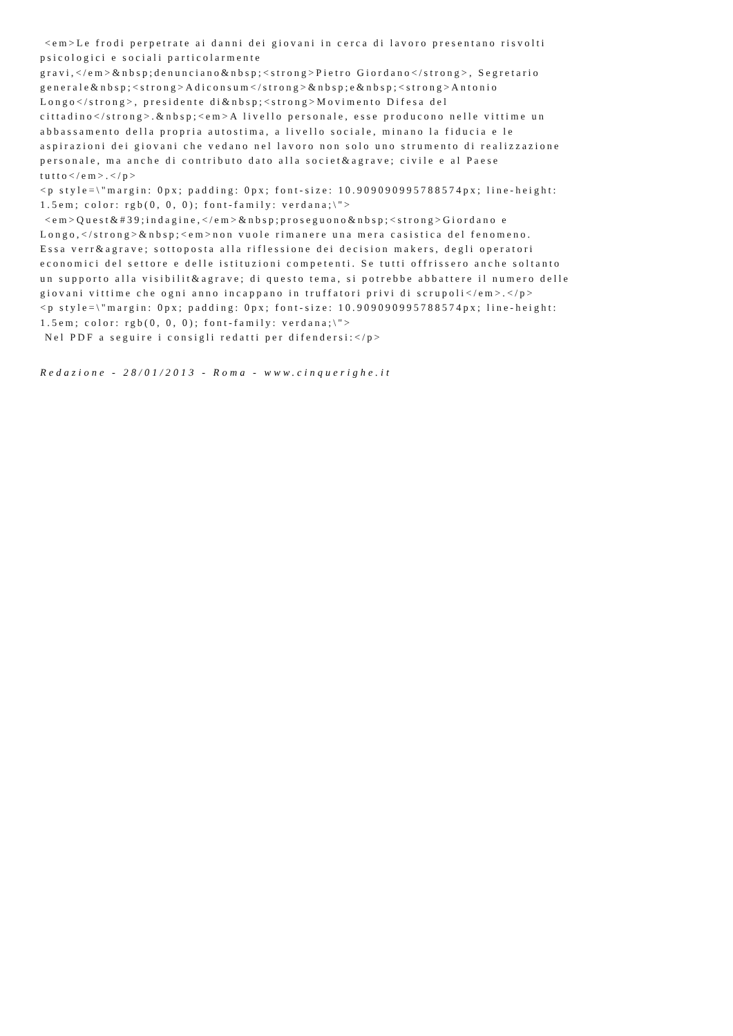<em>Le frodi perpetrate ai danni dei giovani in cerca di lavoro presentano risvolti psicologici e sociali particolarmente gravi,</em>&nbsp;denunciano&nbsp;<strong>Pietro Giordano</strong>, Segretario generale&nbsp;<strong>Adiconsum</strong>&nbsp;e&nbsp;<strong>Antonio Longo</strong>, presidente di&nbsp;<strong>Movimento Difesa del cittadino</strong>.&nbsp;<em>A livello personale, esse producono nelle vittime un abbassamento della propria autostima, a livello sociale, minano la fiducia e le aspirazioni dei giovani che vedano nel lavoro non solo uno strumento di realizzazione personale, ma anche di contributo dato alla societ&agrave; civile e al Paese tutto</em>.</p> <p style=\"margin: 0px; padding: 0px; font-size: 10.909090995788574px; line-height: 1.5em; color: rgb(0, 0, 0); font-family: verdana;\"> <em>Quest&#39;indagine,</em>&nbsp;proseguono&nbsp;<strong>Giordano e Longo,</strong>&nbsp;<em>non vuole rimanere una mera casistica del fenomeno. Essa verr&agrave; sottoposta alla riflessione dei decision makers, degli operatori economici del settore e delle istituzioni competenti. Se tutti offrissero anche soltanto un supporto alla visibilit&agrave; di questo tema, si potrebbe abbattere il numero delle giovani vittime che ogni anno incappano in truffatori privi di scrupoli</em>.</p> <p style=\"margin: 0px; padding: 0px; font-size: 10.909090995788574px; line-height: 1.5em; color: rgb(0, 0, 0); font-family: verdana;\"> Nel PDF a seguire i consigli redatti per difendersi:</p>
Redazione - 28/01/2013 - Roma - www.cinquerighe.it